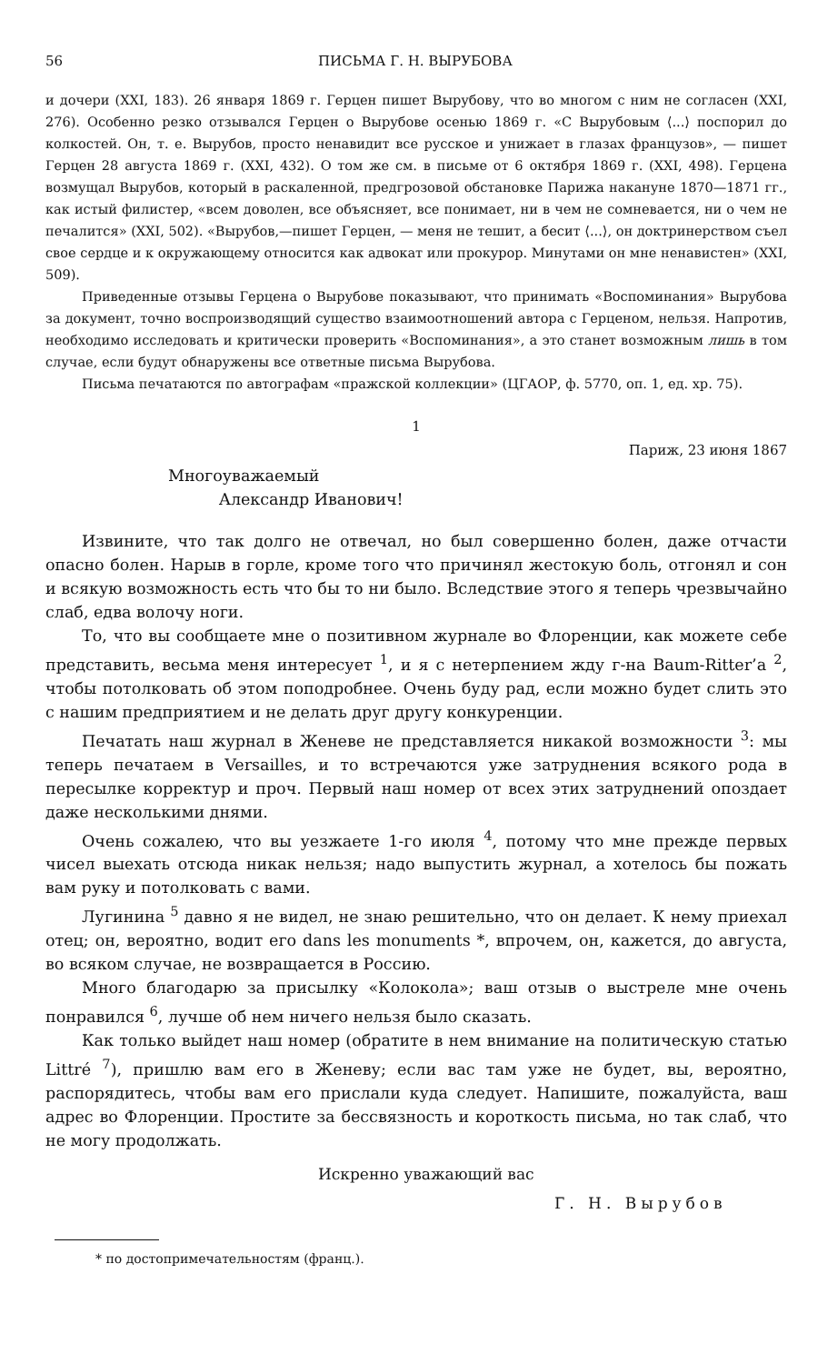56 ПИСЬМА Г. Н. ВЫРУБОВА
и дочери (XXI, 183). 26 января 1869 г. Герцен пишет Вырубову, что во многом с ним не согласен (XXI, 276). Особенно резко отзывался Герцен о Вырубове осенью 1869 г. «С Вырубовым ⟨...⟩ поспорил до колкостей. Он, т. е. Вырубов, просто ненавидит все русское и унижает в глазах французов», — пишет Герцен 28 августа 1869 г. (XXI, 432). О том же см. в письме от 6 октября 1869 г. (XXI, 498). Герцена возмущал Вырубов, который в раскаленной, предгрозовой обстановке Парижа накануне 1870—1871 гг., как истый филистер, «всем доволен, все объясняет, все понимает, ни в чем не сомневается, ни о чем не печалится» (XXI, 502). «Вырубов,—пишет Герцен, — меня не тешит, а бесит ⟨...⟩, он доктринерством съел свое сердце и к окружающему относится как адвокат или прокурор. Минутами он мне ненавистен» (XXI, 509).
Приведенные отзывы Герцена о Вырубове показывают, что принимать «Воспоминания» Вырубова за документ, точно воспроизводящий существо взаимоотношений автора с Герценом, нельзя. Напротив, необходимо исследовать и критически проверить «Воспоминания», а это станет возможным лишь в том случае, если будут обнаружены все ответные письма Вырубова.
Письма печатаются по автографам «пражской коллекции» (ЦГАОР, ф. 5770, оп. 1, ед. хр. 75).
1
Париж, 23 июня 1867
Многоуважаемый
Александр Иванович!
Извините, что так долго не отвечал, но был совершенно болен, даже отчасти опасно болен. Нарыв в горле, кроме того что причинял жестокую боль, отгонял и сон и всякую возможность есть что бы то ни было. Вследствие этого я теперь чрезвычайно слаб, едва волочу ноги.
То, что вы сообщаете мне о позитивном журнале во Флоренции, как можете себе представить, весьма меня интересует <sup>1</sup>, и я с нетерпением жду г-на Baum-Ritter’а <sup>2</sup>, чтобы потолковать об этом поподробнее. Очень буду рад, если можно будет слить это с нашим предприятием и не делать друг другу конкуренции.
Печатать наш журнал в Женеве не представляется никакой возможности <sup>3</sup>: мы теперь печатаем в Versailles, и то встречаются уже затруднения всякого рода в пересылке корректур и проч. Первый наш номер от всех этих затруднений опоздает даже несколькими днями.
Очень сожалею, что вы уезжаете 1-го июля <sup>4</sup>, потому что мне прежде первых чисел выехать отсюда никак нельзя; надо выпустить журнал, а хотелось бы пожать вам руку и потолковать с вами.
Лугинина <sup>5</sup> давно я не видел, не знаю решительно, что он делает. К нему приехал отец; он, вероятно, водит его dans les monuments *, впрочем, он, кажется, до августа, во всяком случае, не возвращается в Россию.
Много благодарю за присылку «Колокола»; ваш отзыв о выстреле мне очень понравился <sup>6</sup>, лучше об нем ничего нельзя было сказать.
Как только выйдет наш номер (обратите в нем внимание на политическую статью Littré <sup>7</sup>), пришлю вам его в Женеву; если вас там уже не будет, вы, вероятно, распорядитесь, чтобы вам его прислали куда следует. Напишите, пожалуйста, ваш адрес во Флоренции. Простите за бессвязность и короткость письма, но так слаб, что не могу продолжать.
Искренно уважающий вас
Г. Н. Вырубов
* по достопримечательностям (франц.).